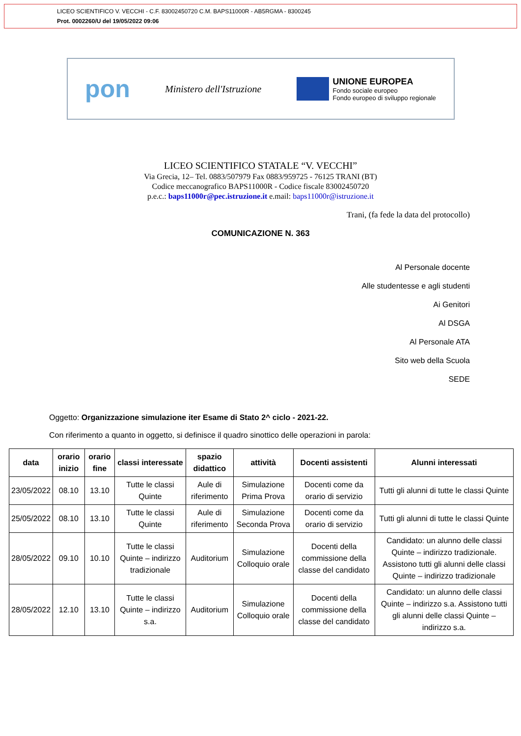LICEO SCIENTIFICO V. VECCHI - C.F. 83002450720 C.M. BAPS11000R - AB5RGMA - 8300245
Prot. 0002260/U del 19/05/2022 09:06
pon Ministero dell'Istruzione
UNIONE EUROPEA
Fondo sociale europeo
Fondo europeo di sviluppo regionale
LICEO SCIENTIFICO STATALE “V. VECCHI”
Via Grecia, 12– Tel. 0883/507979 Fax 0883/959725 - 76125 TRANI (BT)
Codice meccanografico BAPS11000R - Codice fiscale 83002450720
p.e.c.: baps11000r@pec.istruzione.it e.mail: baps11000r@istruzione.it
Trani, (fa fede la data del protocollo)
COMUNICAZIONE N. 363
Al Personale docente
Alle studentesse e agli studenti
Ai Genitori
Al DSGA
Al Personale ATA
Sito web della Scuola
SEDE
Oggetto: Organizzazione simulazione iter Esame di Stato 2^ ciclo - 2021-22.
Con riferimento a quanto in oggetto, si definisce il quadro sinottico delle operazioni in parola:
| data | orario inizio | orario fine | classi interessate | spazio didattico | attività | Docenti assistenti | Alunni interessati |
| --- | --- | --- | --- | --- | --- | --- | --- |
| 23/05/2022 | 08.10 | 13.10 | Tutte le classi Quinte | Aule di riferimento | Simulazione Prima Prova | Docenti come da orario di servizio | Tutti gli alunni di tutte le classi Quinte |
| 25/05/2022 | 08.10 | 13.10 | Tutte le classi Quinte | Aule di riferimento | Simulazione Seconda Prova | Docenti come da orario di servizio | Tutti gli alunni di tutte le classi Quinte |
| 28/05/2022 | 09.10 | 10.10 | Tutte le classi Quinte – indirizzo tradizionale | Auditorium | Simulazione Colloquio orale | Docenti della commissione della classe del candidato | Candidato: un alunno delle classi Quinte – indirizzo tradizionale. Assistono tutti gli alunni delle classi Quinte – indirizzo tradizionale |
| 28/05/2022 | 12.10 | 13.10 | Tutte le classi Quinte – indirizzo s.a. | Auditorium | Simulazione Colloquio orale | Docenti della commissione della classe del candidato | Candidato: un alunno delle classi Quinte – indirizzo s.a. Assistono tutti gli alunni delle classi Quinte – indirizzo s.a. |